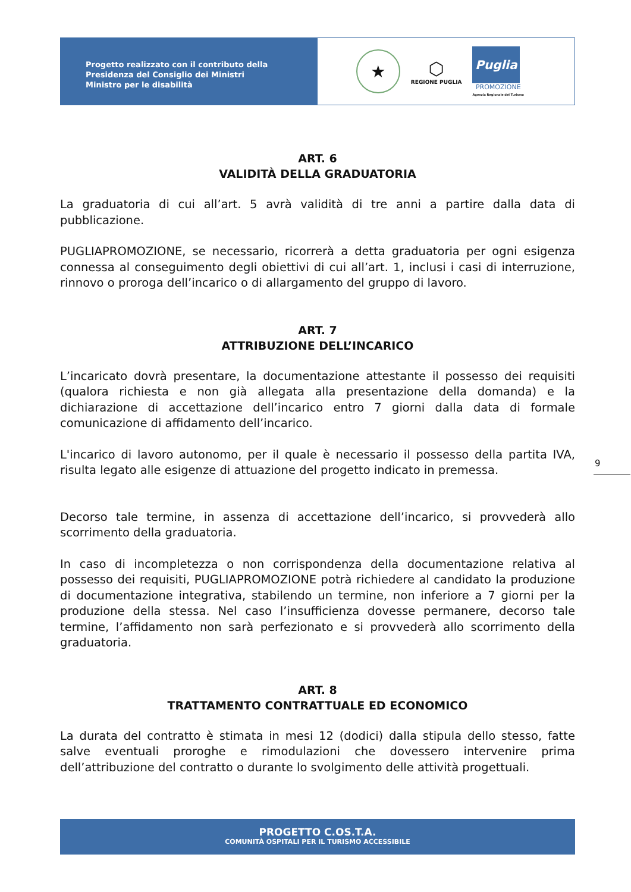Progetto realizzato con il contributo della
Presidenza del Consiglio dei Ministri
Ministro per le disabilità
★
⬡
REGIONE PUGLIA
Puglia
PROMOZIONE
Agenzia Regionale del Turismo
ART. 6
VALIDITÀ DELLA GRADUATORIA
La graduatoria di cui all’art. 5 avrà validità di tre anni a partire dalla data di pubblicazione.
PUGLIAPROMOZIONE, se necessario, ricorrerà a detta graduatoria per ogni esigenza connessa al conseguimento degli obiettivi di cui all’art. 1, inclusi i casi di interruzione, rinnovo o proroga dell’incarico o di allargamento del gruppo di lavoro.
ART. 7
ATTRIBUZIONE DELL’INCARICO
L’incaricato dovrà presentare, la documentazione attestante il possesso dei requisiti (qualora richiesta e non già allegata alla presentazione della domanda) e la dichiarazione di accettazione dell’incarico entro 7 giorni dalla data di formale comunicazione di affidamento dell’incarico.
L'incarico di lavoro autonomo, per il quale è necessario il possesso della partita IVA, risulta legato alle esigenze di attuazione del progetto indicato in premessa.
Decorso tale termine, in assenza di accettazione dell’incarico, si provvederà allo scorrimento della graduatoria.
In caso di incompletezza o non corrispondenza della documentazione relativa al possesso dei requisiti, PUGLIAPROMOZIONE potrà richiedere al candidato la produzione di documentazione integrativa, stabilendo un termine, non inferiore a 7 giorni per la produzione della stessa. Nel caso l’insufficienza dovesse permanere, decorso tale termine, l’affidamento non sarà perfezionato e si provvederà allo scorrimento della graduatoria.
ART. 8
TRATTAMENTO CONTRATTUALE ED ECONOMICO
La durata del contratto è stimata in mesi 12 (dodici) dalla stipula dello stesso, fatte salve eventuali proroghe e rimodulazioni che dovessero intervenire prima dell’attribuzione del contratto o durante lo svolgimento delle attività progettuali.
9
PROGETTO C.OS.T.A.
COMUNITÀ OSPITALI PER IL TURISMO ACCESSIBILE